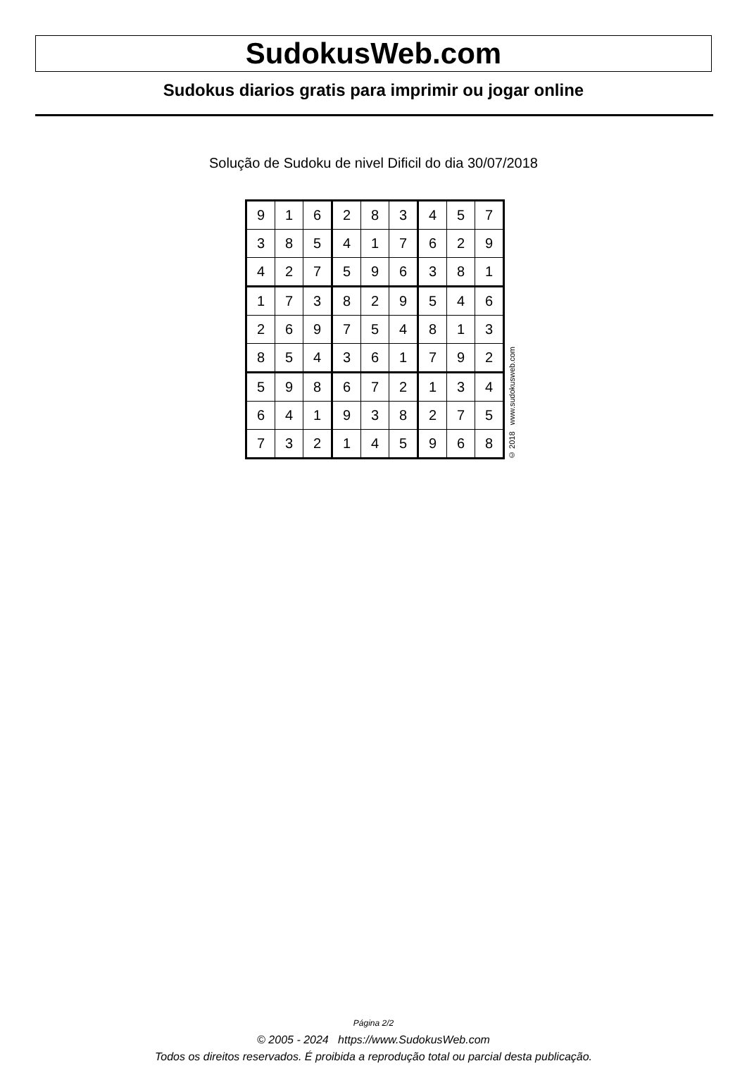SudokusWeb.com
Sudokus diarios gratis para imprimir ou jogar online
Solução de Sudoku de nivel Dificil do dia 30/07/2018
| 9 | 1 | 6 | 2 | 8 | 3 | 4 | 5 | 7 |
| 3 | 8 | 5 | 4 | 1 | 7 | 6 | 2 | 9 |
| 4 | 2 | 7 | 5 | 9 | 6 | 3 | 8 | 1 |
| 1 | 7 | 3 | 8 | 2 | 9 | 5 | 4 | 6 |
| 2 | 6 | 9 | 7 | 5 | 4 | 8 | 1 | 3 |
| 8 | 5 | 4 | 3 | 6 | 1 | 7 | 9 | 2 |
| 5 | 9 | 8 | 6 | 7 | 2 | 1 | 3 | 4 |
| 6 | 4 | 1 | 9 | 3 | 8 | 2 | 7 | 5 |
| 7 | 3 | 2 | 1 | 4 | 5 | 9 | 6 | 8 |
© 2018 www.sudokusweb.com
Página 2/2
© 2005 - 2024 https://www.SudokusWeb.com
Todos os direitos reservados. É proibida a reprodução total ou parcial desta publicação.